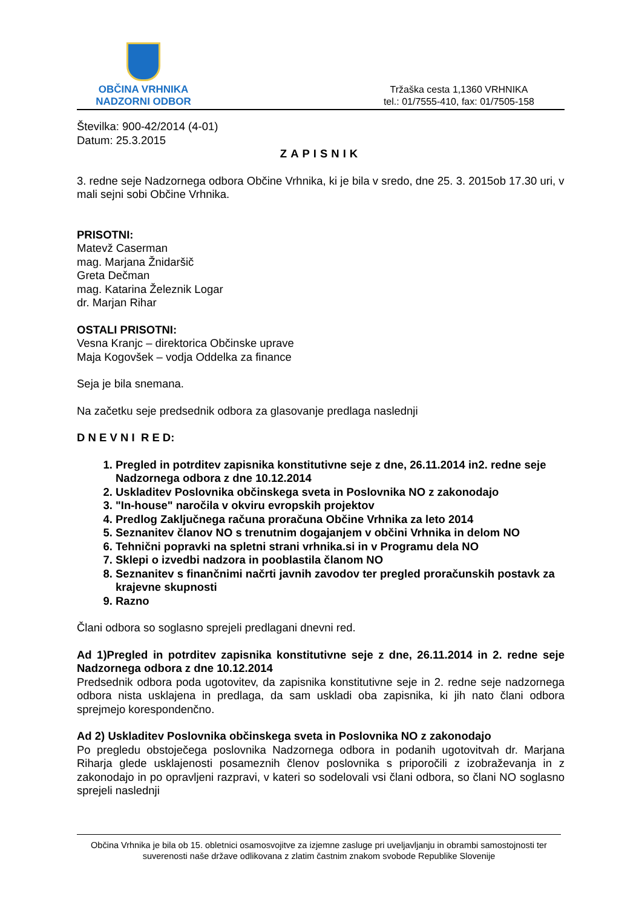OBČINA VRHNIKA
NADZORNI ODBOR
Tržaška cesta 1,1360 VRHNIKA
tel.: 01/7555-410, fax: 01/7505-158
Številka: 900-42/2014 (4-01)
Datum: 25.3.2015
ZAPISNIK
3. redne seje Nadzornega odbora Občine Vrhnika, ki je bila v sredo, dne 25. 3. 2015ob 17.30 uri, v mali sejni sobi Občine Vrhnika.
PRISOTNI:
Matevž Caserman
mag. Marjana Žnidaršič
Greta Dečman
mag. Katarina Železnik Logar
dr. Marjan Rihar
OSTALI PRISOTNI:
Vesna Kranjc – direktorica Občinske uprave
Maja Kogovšek – vodja Oddelka za finance
Seja je bila snemana.
Na začetku seje predsednik odbora za glasovanje predlaga naslednji
D N E V N I R E D:
1. Pregled in potrditev zapisnika konstitutivne seje z dne, 26.11.2014 in2. redne seje Nadzornega odbora z dne 10.12.2014
2. Uskladitev Poslovnika občinskega sveta in Poslovnika NO z zakonodajo
3. "In-house" naročila v okviru evropskih projektov
4. Predlog Zaključnega računa proračuna Občine Vrhnika za leto 2014
5. Seznanitev članov NO s trenutnim dogajanjem v občini Vrhnika in delom NO
6. Tehnični popravki na spletni strani vrhnika.si in v Programu dela NO
7. Sklepi o izvedbi nadzora in pooblastila članom NO
8. Seznanitev s finančnimi načrti javnih zavodov ter pregled proračunskih postavk za krajevne skupnosti
9. Razno
Člani odbora so soglasno sprejeli predlagani dnevni red.
Ad 1)Pregled in potrditev zapisnika konstitutivne seje z dne, 26.11.2014 in 2. redne seje Nadzornega odbora z dne 10.12.2014
Predsednik odbora poda ugotovitev, da zapisnika konstitutivne seje in 2. redne seje nadzornega odbora nista usklajena in predlaga, da sam uskladi oba zapisnika, ki jih nato člani odbora sprejmejo korespondenčno.
Ad 2) Uskladitev Poslovnika občinskega sveta in Poslovnika NO z zakonodajo
Po pregledu obstoječega poslovnika Nadzornega odbora in podanih ugotovitvah dr. Marjana Riharja glede usklajenosti posameznih členov poslovnika s priporočili z izobraževanja in z zakonodajo in po opravljeni razpravi, v kateri so sodelovali vsi člani odbora, so člani NO soglasno sprejeli naslednji
Občina Vrhnika je bila ob 15. obletnici osamosvojitve za izjemne zasluge pri uveljavljanju in obrambi samostojnosti ter suverenosti naše države odlikovana z zlatim častnim znakom svobode Republike Slovenije